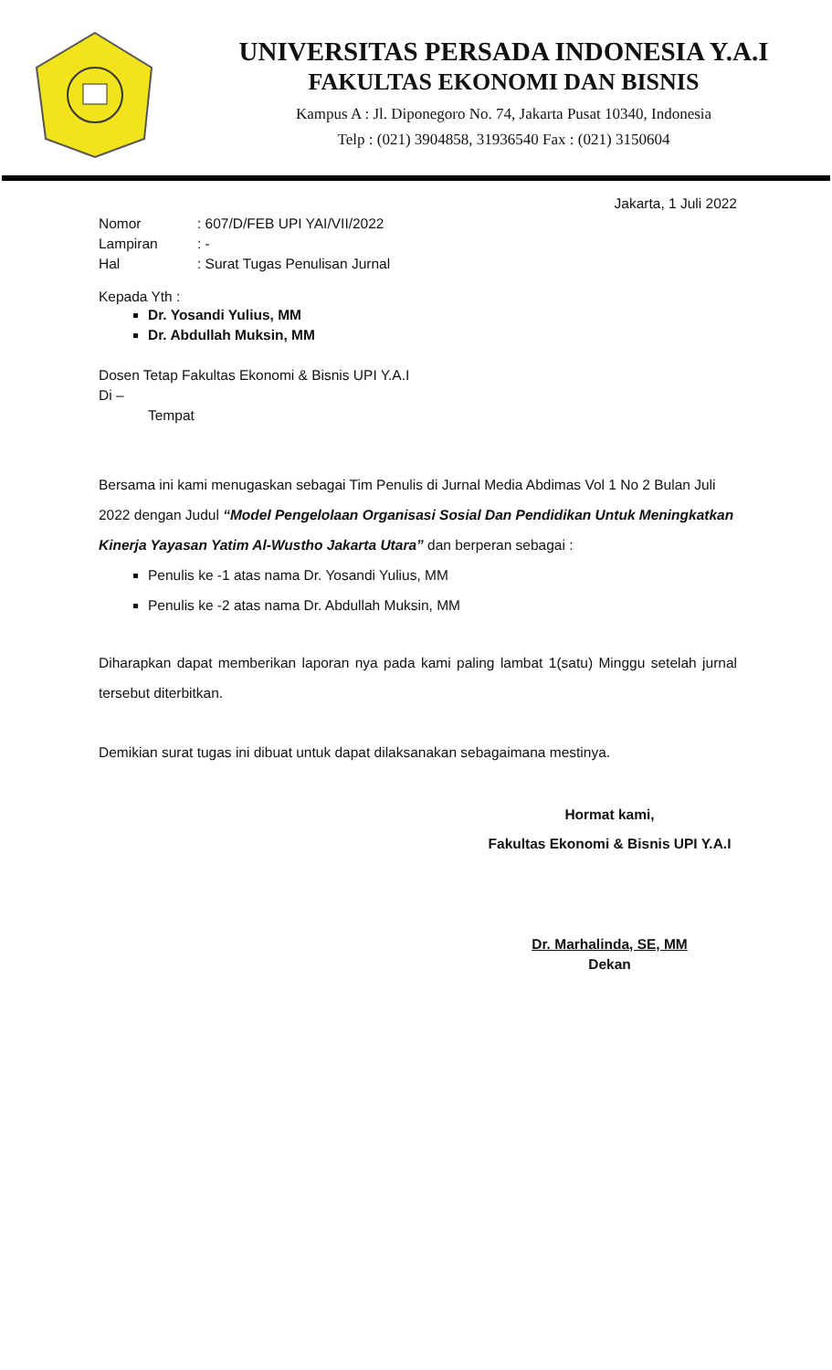UNIVERSITAS PERSADA INDONESIA Y.A.I
FAKULTAS EKONOMI DAN BISNIS
Kampus A : Jl. Diponegoro No. 74, Jakarta Pusat 10340, Indonesia
Telp : (021) 3904858, 31936540 Fax : (021) 3150604
Jakarta, 1 Juli 2022
| Nomor | : 607/D/FEB UPI YAI/VII/2022 |
| Lampiran | : - |
| Hal | : Surat Tugas Penulisan Jurnal |
Kepada Yth :
Dr. Yosandi Yulius, MM
Dr. Abdullah Muksin, MM
Dosen Tetap Fakultas Ekonomi & Bisnis UPI Y.A.I
Di –
Tempat
Bersama ini kami menugaskan sebagai Tim Penulis di Jurnal Media Abdimas Vol 1 No 2 Bulan Juli 2022 dengan Judul “Model Pengelolaan Organisasi Sosial Dan Pendidikan Untuk Meningkatkan Kinerja Yayasan Yatim Al-Wustho Jakarta Utara” dan berperan sebagai :
Penulis ke -1 atas nama Dr. Yosandi Yulius, MM
Penulis ke -2 atas nama Dr. Abdullah Muksin, MM
Diharapkan dapat memberikan laporan nya pada kami paling lambat 1(satu) Minggu setelah jurnal tersebut diterbitkan.
Demikian surat tugas ini dibuat untuk dapat dilaksanakan sebagaimana mestinya.
Hormat kami,
Fakultas Ekonomi & Bisnis UPI Y.A.I
Dr. Marhalinda, SE, MM
Dekan